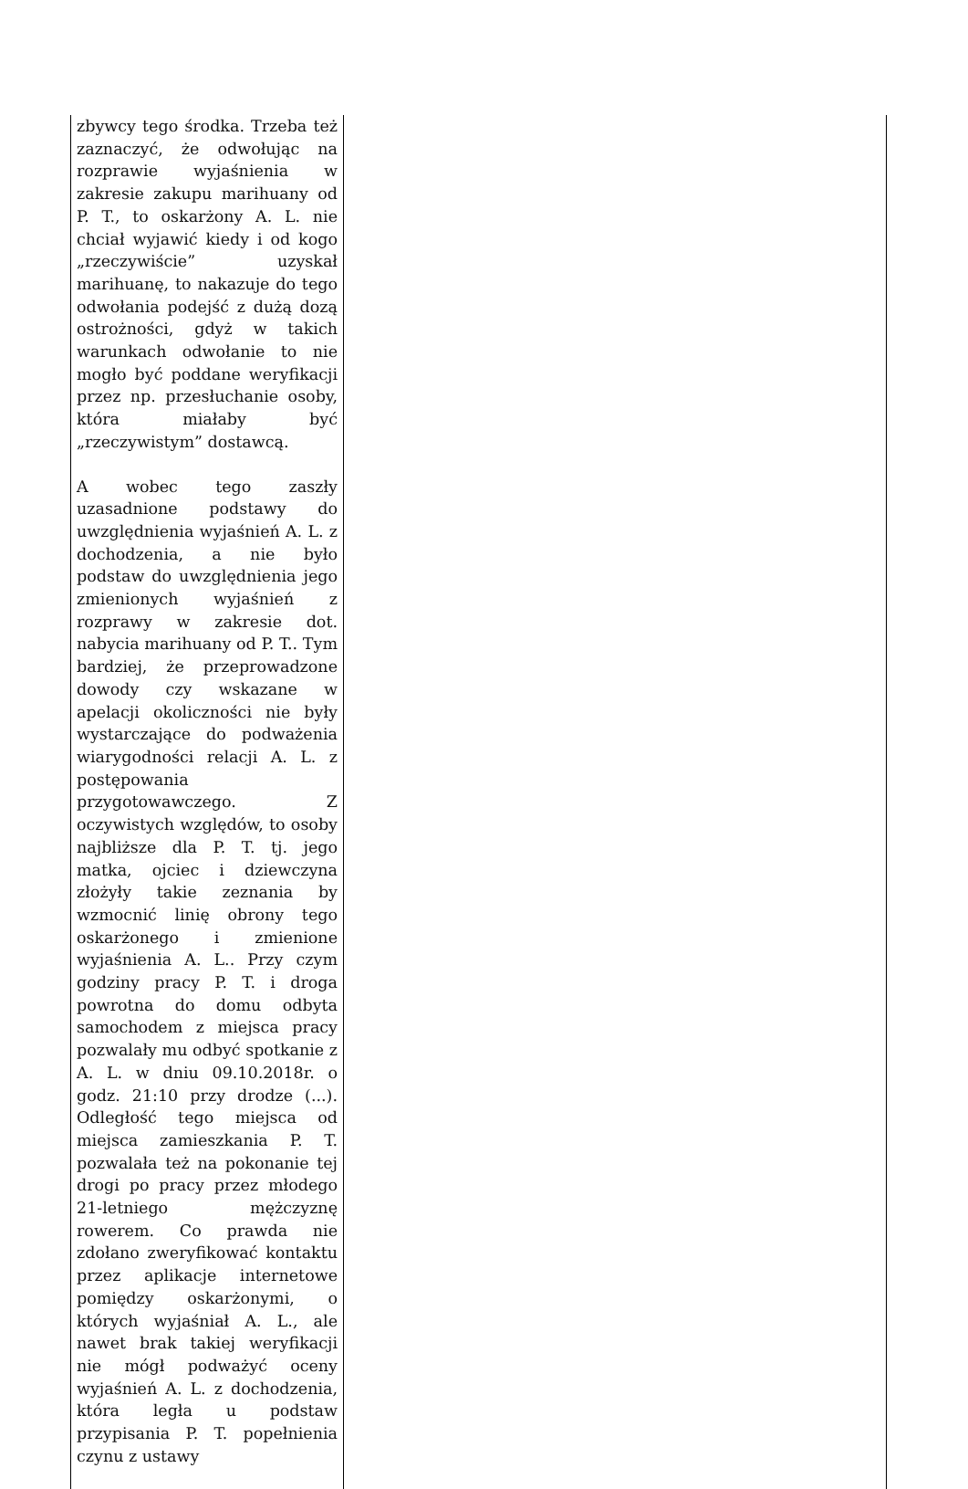| zbywcy tego środka. Trzeba też zaznaczyć, że odwołując na rozprawie wyjaśnienia w zakresie zakupu marihuany od P. T., to oskarżony A. L. nie chciał wyjawić kiedy i od kogo „rzeczywiście” uzyskał marihuanę, to nakazuje do tego odwołania podejść z dużą dozą ostrożności, gdyż w takich warunkach odwołanie to nie mogło być poddane weryfikacji przez np. przesłuchanie osoby, która miałaby być „rzeczywistym” dostawcą. A wobec tego zaszły uzasadnione podstawy do uwzględnienia wyjaśnień A. L. z dochodzenia, a nie było podstaw do uwzględnienia jego zmienionych wyjaśnień z rozprawy w zakresie dot. nabycia marihuany od P. T.. Tym bardziej, że przeprowadzone dowody czy wskazane w apelacji okoliczności nie były wystarczające do podważenia wiarygodności relacji A. L. z postępowania przygotowawczego. Z oczywistych względów, to osoby najbliższe dla P. T. tj. jego matka, ojciec i dziewczyna złożyły takie zeznania by wzmocnić linię obrony tego oskarżonego i zmienione wyjaśnienia A. L.. Przy czym godziny pracy P. T. i droga powrotna do domu odbyta samochodem z miejsca pracy pozwalały mu odbyć spotkanie z A. L. w dniu 09.10.2018r. o godz. 21:10 przy drodze (...). Odległość tego miejsca od miejsca zamieszkania P. T. pozwalała też na pokonanie tej drogi po pracy przez młodego 21-letniego mężczyznę rowerem. Co prawda nie zdołano zweryfikować kontaktu przez aplikacje internetowe pomiędzy oskarżonymi, o których wyjaśniał A. L., ale nawet brak takiej weryfikacji nie mógł podważyć oceny wyjaśnień A. L. z dochodzenia, która legła u podstaw przypisania P. T. popełnienia czynu z ustawy | |